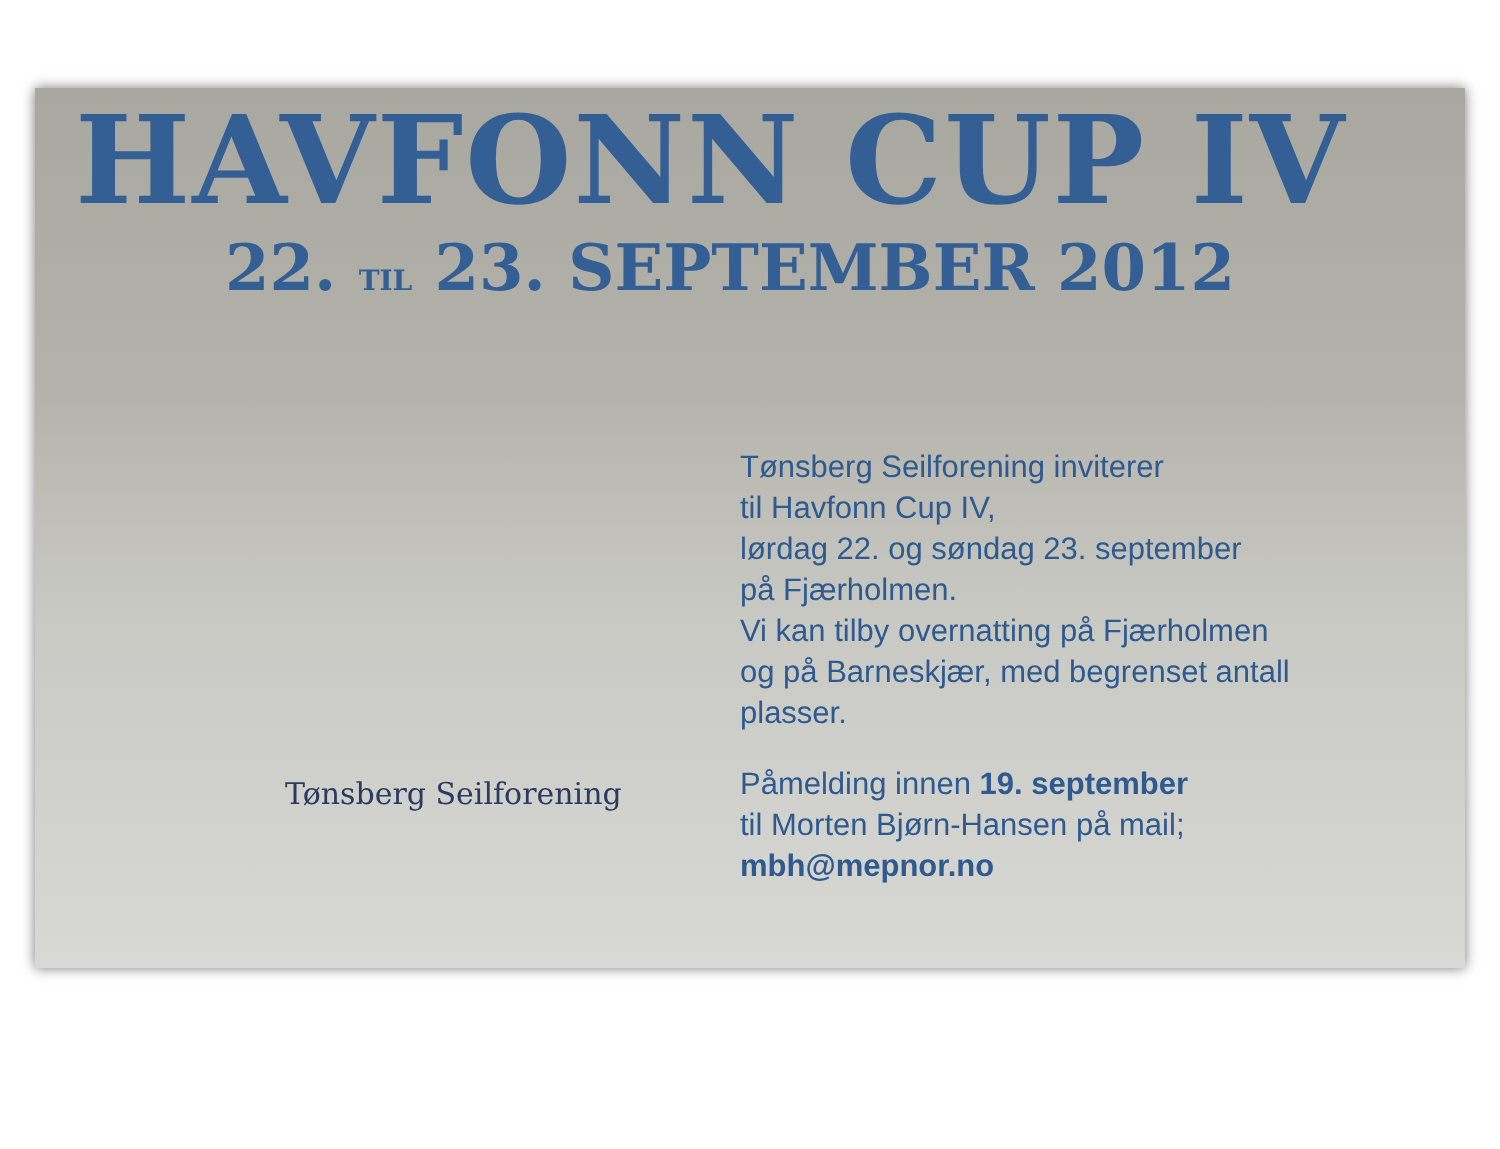HAVFONN CUP IV
22. TIL 23. SEPTEMBER 2012
Tønsberg Seilforening
Tønsberg Seilforening inviterer
til Havfonn Cup IV,
lørdag 22. og søndag 23. september
på Fjærholmen.
Vi kan tilby overnatting på Fjærholmen
og på Barneskjær, med begrenset antall
plasser.
Påmelding innen 19. september
til Morten Bjørn-Hansen på mail;
mbh@mepnor.no